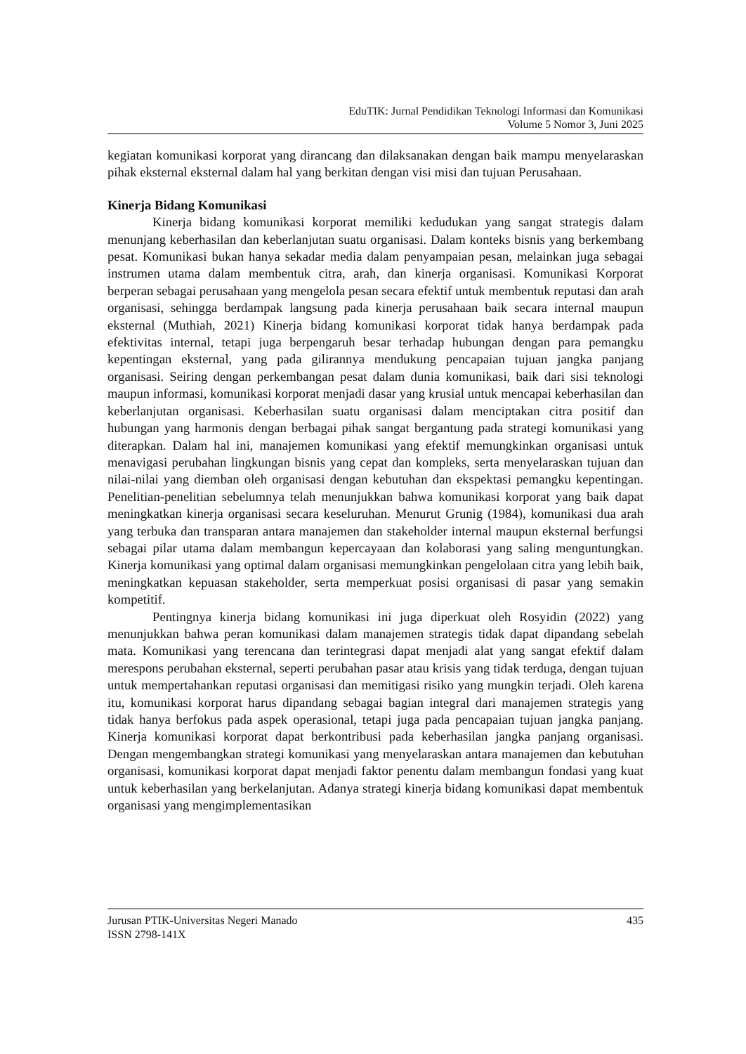EduTIK: Jurnal Pendidikan Teknologi Informasi dan Komunikasi
Volume 5 Nomor 3, Juni 2025
kegiatan komunikasi korporat yang dirancang dan dilaksanakan dengan baik mampu menyelaraskan pihak eksternal eksternal dalam hal yang berkitan dengan visi misi dan tujuan Perusahaan.
Kinerja Bidang Komunikasi
Kinerja bidang komunikasi korporat memiliki kedudukan yang sangat strategis dalam menunjang keberhasilan dan keberlanjutan suatu organisasi. Dalam konteks bisnis yang berkembang pesat. Komunikasi bukan hanya sekadar media dalam penyampaian pesan, melainkan juga sebagai instrumen utama dalam membentuk citra, arah, dan kinerja organisasi. Komunikasi Korporat berperan sebagai perusahaan yang mengelola pesan secara efektif untuk membentuk reputasi dan arah organisasi, sehingga berdampak langsung pada kinerja perusahaan baik secara internal maupun eksternal (Muthiah, 2021) Kinerja bidang komunikasi korporat tidak hanya berdampak pada efektivitas internal, tetapi juga berpengaruh besar terhadap hubungan dengan para pemangku kepentingan eksternal, yang pada gilirannya mendukung pencapaian tujuan jangka panjang organisasi. Seiring dengan perkembangan pesat dalam dunia komunikasi, baik dari sisi teknologi maupun informasi, komunikasi korporat menjadi dasar yang krusial untuk mencapai keberhasilan dan keberlanjutan organisasi. Keberhasilan suatu organisasi dalam menciptakan citra positif dan hubungan yang harmonis dengan berbagai pihak sangat bergantung pada strategi komunikasi yang diterapkan. Dalam hal ini, manajemen komunikasi yang efektif memungkinkan organisasi untuk menavigasi perubahan lingkungan bisnis yang cepat dan kompleks, serta menyelaraskan tujuan dan nilai-nilai yang diemban oleh organisasi dengan kebutuhan dan ekspektasi pemangku kepentingan. Penelitian-penelitian sebelumnya telah menunjukkan bahwa komunikasi korporat yang baik dapat meningkatkan kinerja organisasi secara keseluruhan. Menurut Grunig (1984), komunikasi dua arah yang terbuka dan transparan antara manajemen dan stakeholder internal maupun eksternal berfungsi sebagai pilar utama dalam membangun kepercayaan dan kolaborasi yang saling menguntungkan. Kinerja komunikasi yang optimal dalam organisasi memungkinkan pengelolaan citra yang lebih baik, meningkatkan kepuasan stakeholder, serta memperkuat posisi organisasi di pasar yang semakin kompetitif.
Pentingnya kinerja bidang komunikasi ini juga diperkuat oleh Rosyidin (2022) yang menunjukkan bahwa peran komunikasi dalam manajemen strategis tidak dapat dipandang sebelah mata. Komunikasi yang terencana dan terintegrasi dapat menjadi alat yang sangat efektif dalam merespons perubahan eksternal, seperti perubahan pasar atau krisis yang tidak terduga, dengan tujuan untuk mempertahankan reputasi organisasi dan memitigasi risiko yang mungkin terjadi. Oleh karena itu, komunikasi korporat harus dipandang sebagai bagian integral dari manajemen strategis yang tidak hanya berfokus pada aspek operasional, tetapi juga pada pencapaian tujuan jangka panjang. Kinerja komunikasi korporat dapat berkontribusi pada keberhasilan jangka panjang organisasi. Dengan mengembangkan strategi komunikasi yang menyelaraskan antara manajemen dan kebutuhan organisasi, komunikasi korporat dapat menjadi faktor penentu dalam membangun fondasi yang kuat untuk keberhasilan yang berkelanjutan. Adanya strategi kinerja bidang komunikasi dapat membentuk organisasi yang mengimplementasikan
Jurusan PTIK-Universitas Negeri Manado 435
ISSN 2798-141X